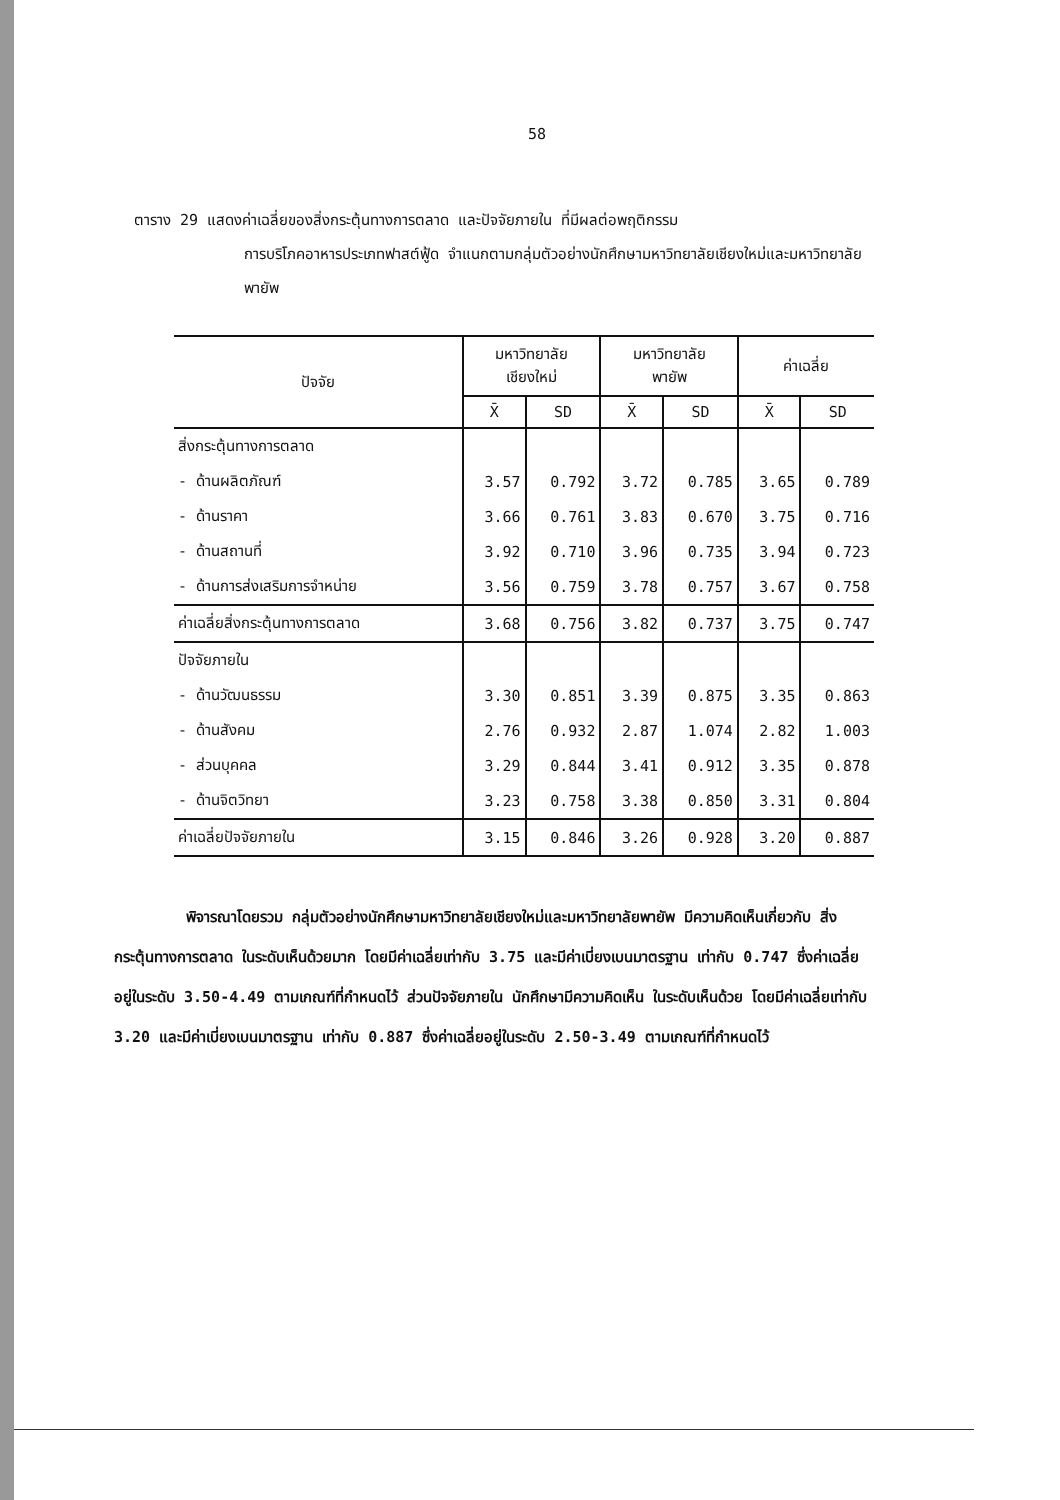58
ตาราง 29 แสดงค่าเฉลี่ยของสิ่งกระตุ้นทางการตลาด และปัจจัยภายใน ที่มีผลต่อพฤติกรรม
การบริโภคอาหารประเภทฟาสต์ฟู้ด จำแนกตามกลุ่มตัวอย่างนักศึกษามหาวิทยาลัยเชียงใหม่และมหาวิทยาลัยพายัพ
| ปัจจัย | มหาวิทยาลัย เชียงใหม่ | | มหาวิทยาลัย พายัพ | | ค่าเฉลี่ย | |
| --- | --- | --- | --- | --- | --- | --- |
| | X̄ | SD | X̄ | SD | X̄ | SD |
| สิ่งกระตุ้นทางการตลาด | | | | | | |
| - ด้านผลิตภัณฑ์ | 3.57 | 0.792 | 3.72 | 0.785 | 3.65 | 0.789 |
| - ด้านราคา | 3.66 | 0.761 | 3.83 | 0.670 | 3.75 | 0.716 |
| - ด้านสถานที่ | 3.92 | 0.710 | 3.96 | 0.735 | 3.94 | 0.723 |
| - ด้านการส่งเสริมการจำหน่าย | 3.56 | 0.759 | 3.78 | 0.757 | 3.67 | 0.758 |
| ค่าเฉลี่ยสิ่งกระตุ้นทางการตลาด | 3.68 | 0.756 | 3.82 | 0.737 | 3.75 | 0.747 |
| ปัจจัยภายใน | | | | | | |
| - ด้านวัฒนธรรม | 3.30 | 0.851 | 3.39 | 0.875 | 3.35 | 0.863 |
| - ด้านสังคม | 2.76 | 0.932 | 2.87 | 1.074 | 2.82 | 1.003 |
| - ส่วนบุคคล | 3.29 | 0.844 | 3.41 | 0.912 | 3.35 | 0.878 |
| - ด้านจิตวิทยา | 3.23 | 0.758 | 3.38 | 0.850 | 3.31 | 0.804 |
| ค่าเฉลี่ยปัจจัยภายใน | 3.15 | 0.846 | 3.26 | 0.928 | 3.20 | 0.887 |
พิจารณาโดยรวม กลุ่มตัวอย่างนักศึกษามหาวิทยาลัยเชียงใหม่และมหาวิทยาลัยพายัพ มีความคิดเห็นเกี่ยวกับ สิ่งกระตุ้นทางการตลาด ในระดับเห็นด้วยมาก โดยมีค่าเฉลี่ยเท่ากับ 3.75 และมีค่าเบี่ยงเบนมาตรฐาน เท่ากับ 0.747 ซึ่งค่าเฉลี่ยอยู่ในระดับ 3.50-4.49 ตามเกณฑ์ที่กำหนดไว้ ส่วนปัจจัยภายใน นักศึกษามีความคิดเห็น ในระดับเห็นด้วย โดยมีค่าเฉลี่ยเท่ากับ 3.20 และมีค่าเบี่ยงเบนมาตรฐาน เท่ากับ 0.887 ซึ่งค่าเฉลี่ยอยู่ในระดับ 2.50-3.49 ตามเกณฑ์ที่กำหนดไว้